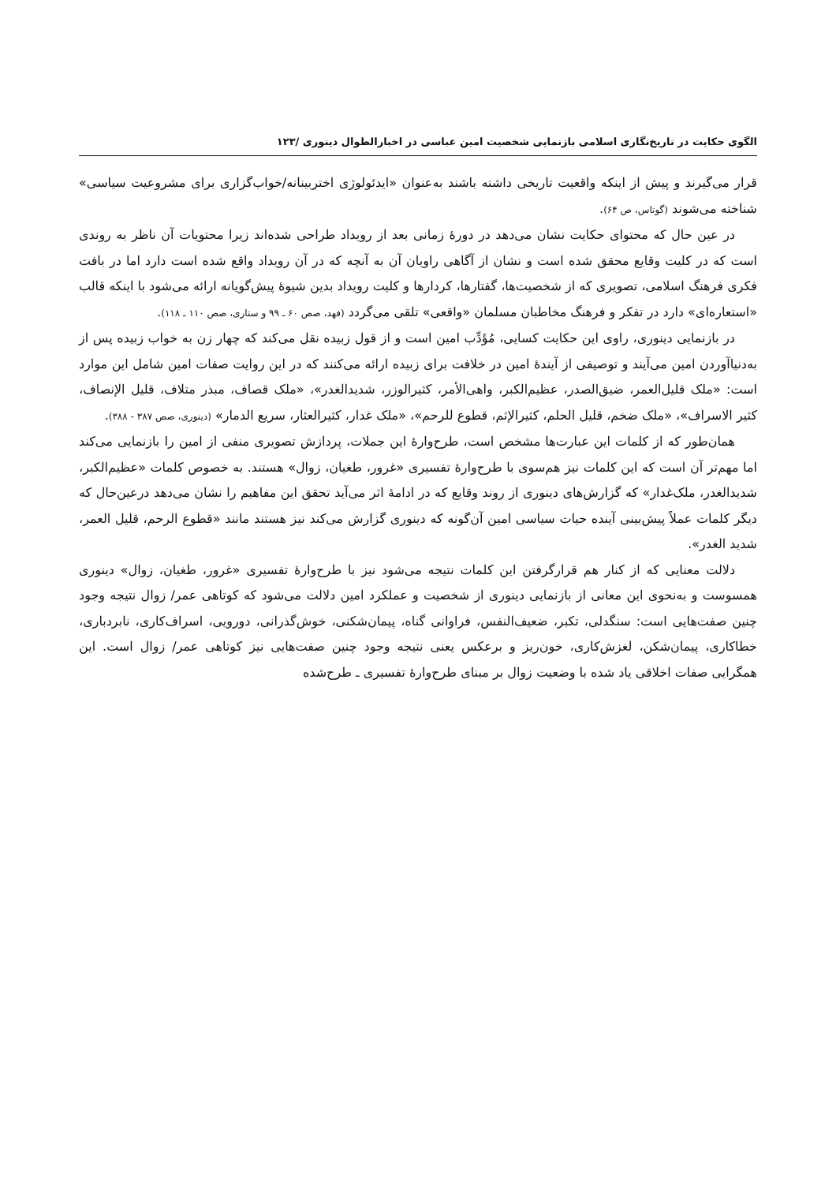الگوی حکایت در تاریخ‌نگاری اسلامی بازنمایی شخصیت امین عباسی در اخبارالطوال دینوری /۱۲۳
قرار می‌گیرند و پیش از اینکه واقعیت تاریخی داشته باشند به‌عنوان «ایدئولوژی اختربینانه/خواب‌گزاری برای مشروعیت سیاسی» شناخته می‌شوند (گوتاس، ص ۶۴).
در عین حال که محتوای حکایت نشان می‌دهد در دورهٔ زمانی بعد از رویداد طراحی شده‌اند زیرا محتویات آن ناظر به روندی است که در کلیت وقایع محقق شده است و نشان از آگاهی راویان آن به آنچه که در آن رویداد واقع شده است دارد اما در بافت فکری فرهنگ اسلامی، تصویری که از شخصیت‌ها، گفتارها، کردارها و کلیت رویداد بدین شیوهٔ پیش‌گویانه ارائه می‌شود با اینکه قالب «استعاره‌ای» دارد در تفکر و فرهنگ مخاطبان مسلمان «واقعی» تلقی می‌گردد (فهد، صص ۶۰ ـ ۹۹ و ستاری، صص ۱۱۰ ـ ۱۱۸).
در بازنمایی دینوری، راوی این حکایت کسایی، مُؤَدِّب امین است و از قول زبیده نقل می‌کند که چهار زن به خواب زبیده پس از به‌دنیاآوردن امین می‌آیند و توصیفی از آیندهٔ امین در خلافت برای زبیده ارائه می‌کنند که در این روایت صفات امین شامل این موارد است: «ملک قلیل‌العمر، ضیق‌الصدر، عظیم‌الکبر، واهی‌الأمر، کثیرالوزر، شدیدالغدر»، «ملک قصاف، مبذر متلاف، قلیل الإنصاف، کثیر الاسراف»، «ملک ضخم، قلیل الحلم، کثیرالإثم، قطوع للرحم»، «ملک غدار، کثیرالعثار، سریع الدمار» (دینوری، صص ۳۸۷ - ۳۸۸).
همان‌طور که از کلمات این عبارت‌ها مشخص است، طرح‌وارهٔ این جملات، پردازش تصویری منفی از امین را بازنمایی می‌کند اما مهم‌تر آن است که این کلمات نیز هم‌سوی با طرح‌وارهٔ تفسیری «غرور، طغیان، زوال» هستند. به خصوص کلمات «عظیم‌الکبر، شدیدالغدر، ملک‌غدار» که گزارش‌های دینوری از روند وقایع که در ادامهٔ اثر می‌آید تحقق این مفاهیم را نشان می‌دهد درعین‌حال که دیگر کلمات عملاً پیش‌بینی آینده حیات سیاسی امین آن‌گونه که دینوری گزارش می‌کند نیز هستند مانند «قطوع الرحم، قلیل العمر، شدید الغدر».
دلالت معنایی که از کنار هم قرارگرفتن این کلمات نتیجه می‌شود نیز با طرح‌وارهٔ تفسیری «غرور، طغیان، زوال» دینوری همسوست و به‌نحوی این معانی از بازنمایی دینوری از شخصیت و عملکرد امین دلالت می‌شود که کوتاهی عمر/ زوال نتیجه وجود چنین صفت‌هایی است: سنگدلی، تکبر، ضعیف‌النفس، فراوانی گناه، پیمان‌شکنی، خوش‌گذرانی، دورویی، اسراف‌کاری، نابردباری، خطاکاری، پیمان‌شکن، لغزش‌کاری، خون‌ریز و برعکس یعنی نتیجه وجود چنین صفت‌هایی نیز کوتاهی عمر/ زوال است. این همگرایی صفات اخلاقی یاد شده با وضعیت زوال بر مبنای طرح‌وارهٔ تفسیری ـ طرح‌شده